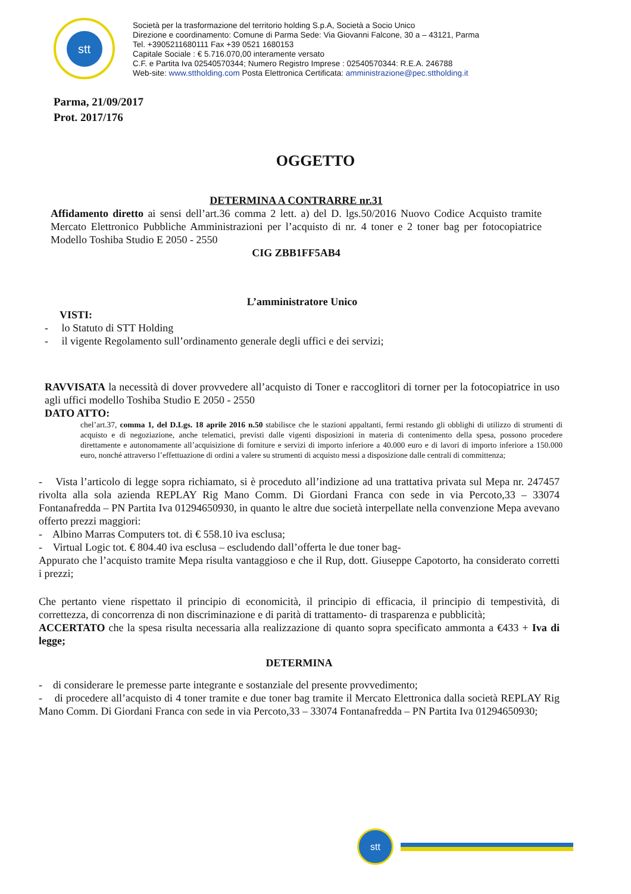stt
Società per la trasformazione del territorio holding S.p.A, Società a Socio Unico
Direzione e coordinamento: Comune di Parma Sede: Via Giovanni Falcone, 30 a – 43121, Parma
Tel. +3905211680111 Fax +39 0521 1680153
Capitale Sociale : € 5.716.070,00 interamente versato
C.F. e Partita Iva 02540570344; Numero Registro Imprese : 02540570344: R.E.A. 246788
Web-site: www.sttholding.com Posta Elettronica Certificata: amministrazione@pec.sttholding.it
Parma, 21/09/2017
Prot. 2017/176
OGGETTO
DETERMINA A CONTRARRE nr.31
Affidamento diretto ai sensi dell’art.36 comma 2 lett. a) del D. lgs.50/2016 Nuovo Codice Acquisto tramite Mercato Elettronico Pubbliche Amministrazioni per l’acquisto di nr. 4 toner e 2 toner bag per fotocopiatrice Modello Toshiba Studio E 2050 - 2550
CIG ZBB1FF5AB4
L’amministratore Unico
VISTI:
- lo Statuto di STT Holding
- il vigente Regolamento sull’ordinamento generale degli uffici e dei servizi;
RAVVISATA la necessità di dover provvedere all’acquisto di Toner e raccoglitori di torner per la fotocopiatrice in uso agli uffici modello Toshiba Studio E 2050 - 2550
DATO ATTO:
chel’art.37, comma 1, del D.Lgs. 18 aprile 2016 n.50 stabilisce che le stazioni appaltanti, fermi restando gli obblighi di utilizzo di strumenti di acquisto e di negoziazione, anche telematici, previsti dalle vigenti disposizioni in materia di contenimento della spesa, possono procedere direttamente e autonomamente all’acquisizione di forniture e servizi di importo inferiore a 40.000 euro e di lavori di importo inferiore a 150.000 euro, nonché attraverso l’effettuazione di ordini a valere su strumenti di acquisto messi a disposizione dalle centrali di committenza;
- Vista l’articolo di legge sopra richiamato, si è proceduto all’indizione ad una trattativa privata sul Mepa nr. 247457 rivolta alla sola azienda REPLAY Rig Mano Comm. Di Giordani Franca con sede in via Percoto,33 – 33074 Fontanafredda – PN Partita Iva 01294650930, in quanto le altre due società interpellate nella convenzione Mepa avevano offerto prezzi maggiori:
- Albino Marras Computers tot. di € 558.10 iva esclusa;
- Virtual Logic tot. € 804.40 iva esclusa – escludendo dall’offerta le due toner bag-
Appurato che l’acquisto tramite Mepa risulta vantaggioso e che il Rup, dott. Giuseppe Capotorto, ha considerato corretti i prezzi;
Che pertanto viene rispettato il principio di economicità, il principio di efficacia, il principio di tempestività, di correttezza, di concorrenza di non discriminazione e di parità di trattamento- di trasparenza e pubblicità;
ACCERTATO che la spesa risulta necessaria alla realizzazione di quanto sopra specificato ammonta a €433 + Iva di legge;
DETERMINA
- di considerare le premesse parte integrante e sostanziale del presente provvedimento;
- di procedere all’acquisto di 4 toner tramite e due toner bag tramite il Mercato Elettronica dalla società REPLAY Rig Mano Comm. Di Giordani Franca con sede in via Percoto,33 – 33074 Fontanafredda – PN Partita Iva 01294650930;
stt